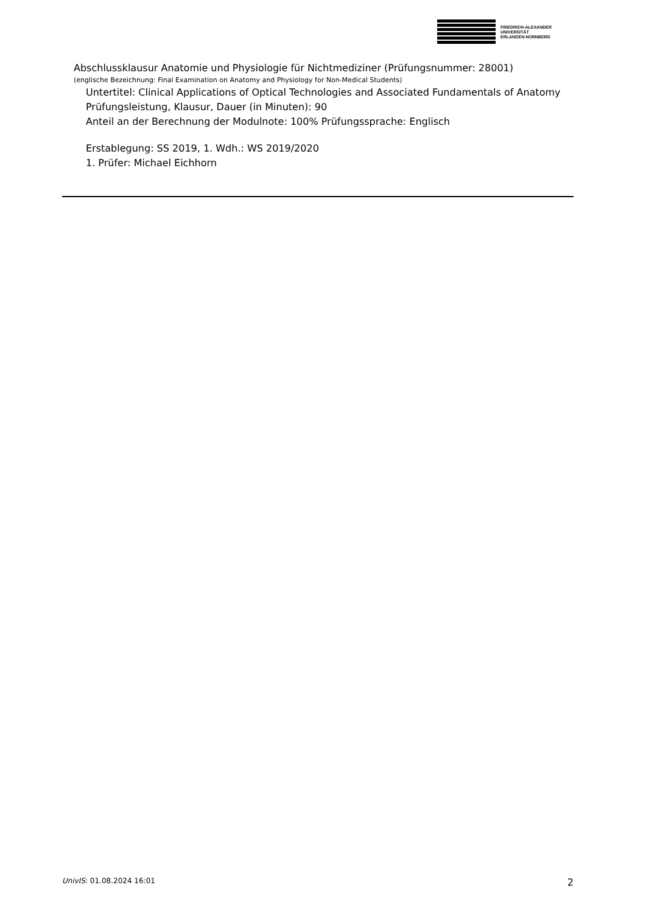FRIEDRICH-ALEXANDER
UNIVERSITÄT
ERLANGEN-NÜRNBERG
Abschlussklausur Anatomie und Physiologie für Nichtmediziner (Prüfungsnummer: 28001)
(englische Bezeichnung: Final Examination on Anatomy and Physiology for Non-Medical Students)
Untertitel: Clinical Applications of Optical Technologies and Associated Fundamentals of Anatomy
Prüfungsleistung, Klausur, Dauer (in Minuten): 90
Anteil an der Berechnung der Modulnote: 100% Prüfungssprache: Englisch
Erstablegung: SS 2019, 1. Wdh.: WS 2019/2020
1. Prüfer: Michael Eichhorn
UnivIS: 01.08.2024 16:01 2